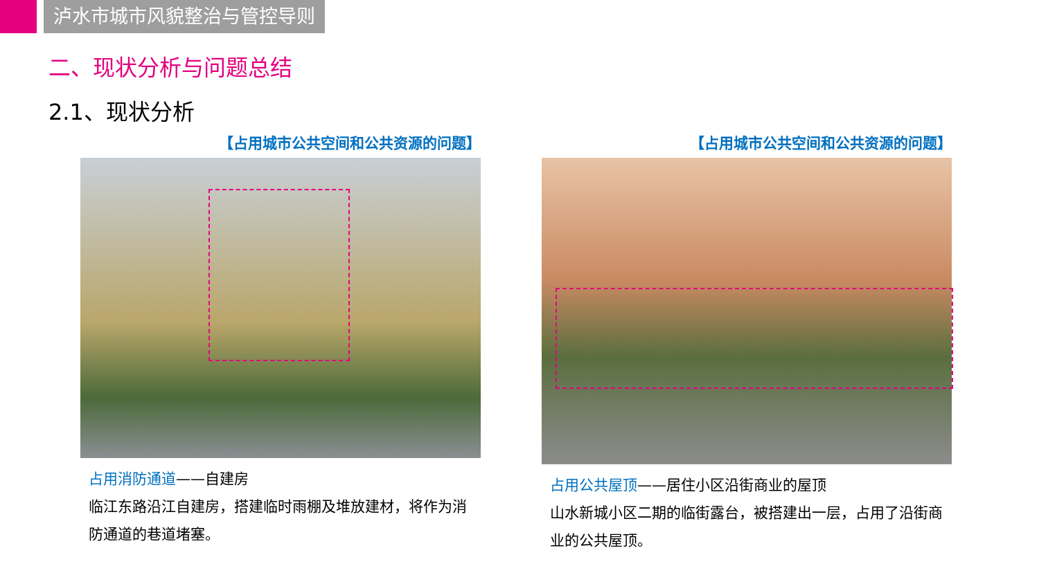泸水市城市风貌整治与管控导则
二、现状分析与问题总结
2.1、现状分析
【占用城市公共空间和公共资源的问题】
占用消防通道——自建房
临江东路沿江自建房，搭建临时雨棚及堆放建材，将作为消防通道的巷道堵塞。
【占用城市公共空间和公共资源的问题】
占用公共屋顶——居住小区沿街商业的屋顶
山水新城小区二期的临街露台，被搭建出一层，占用了沿街商业的公共屋顶。